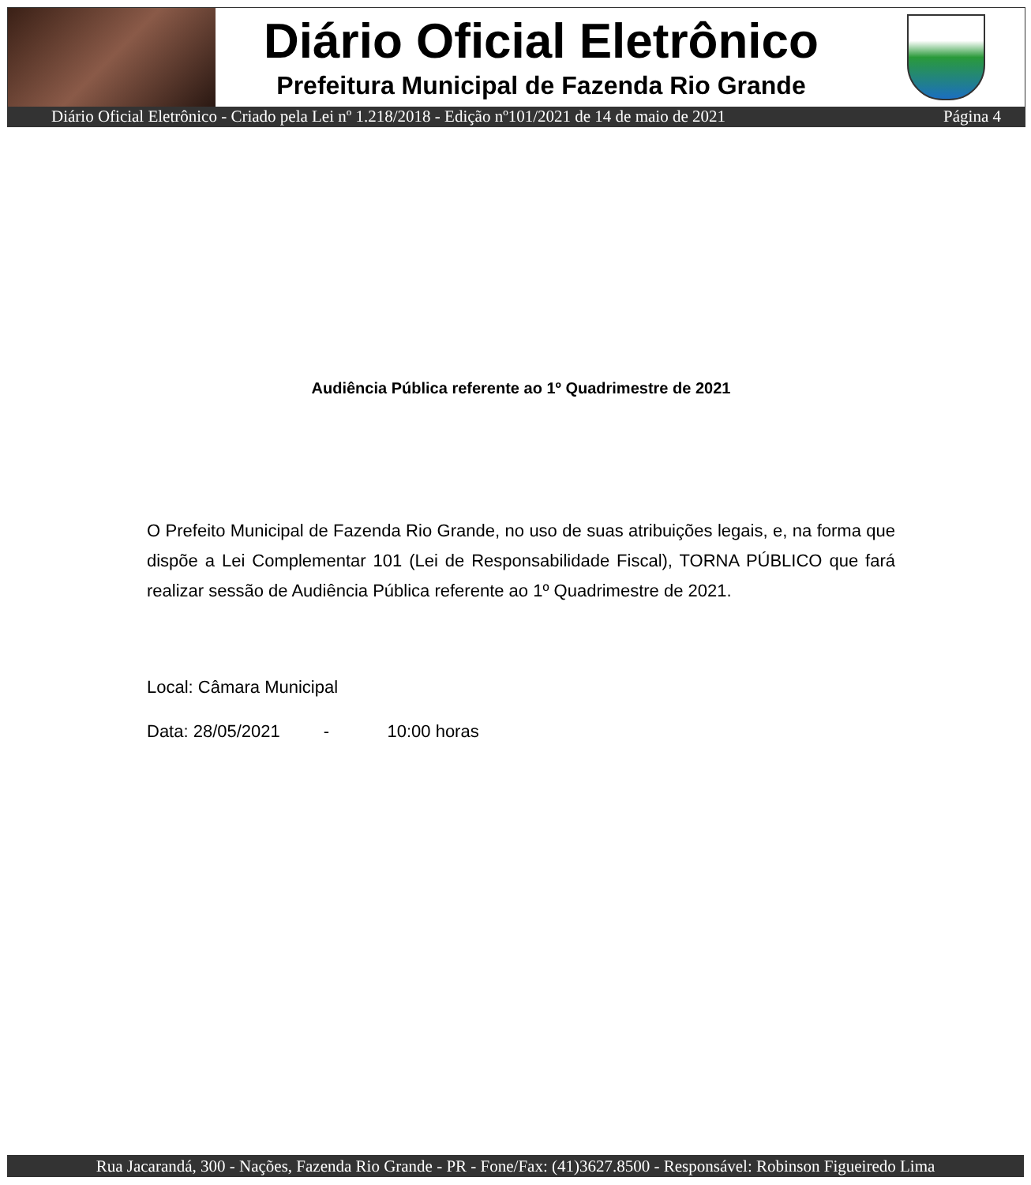Diário Oficial Eletrônico
Prefeitura Municipal de Fazenda Rio Grande
Diário Oficial Eletrônico - Criado pela Lei nº 1.218/2018 - Edição nº101/2021 de 14 de maio de 2021 Página 4
Audiência Pública referente ao 1º Quadrimestre de 2021
O Prefeito Municipal de Fazenda Rio Grande, no uso de suas atribuições legais, e, na forma que dispõe a Lei Complementar 101 (Lei de Responsabilidade Fiscal), TORNA PÚBLICO que fará realizar sessão de Audiência Pública referente ao 1º Quadrimestre de 2021.
Local: Câmara Municipal
Data: 28/05/2021 - 10:00 horas
Rua Jacarandá, 300 - Nações, Fazenda Rio Grande - PR - Fone/Fax: (41)3627.8500 - Responsável: Robinson Figueiredo Lima